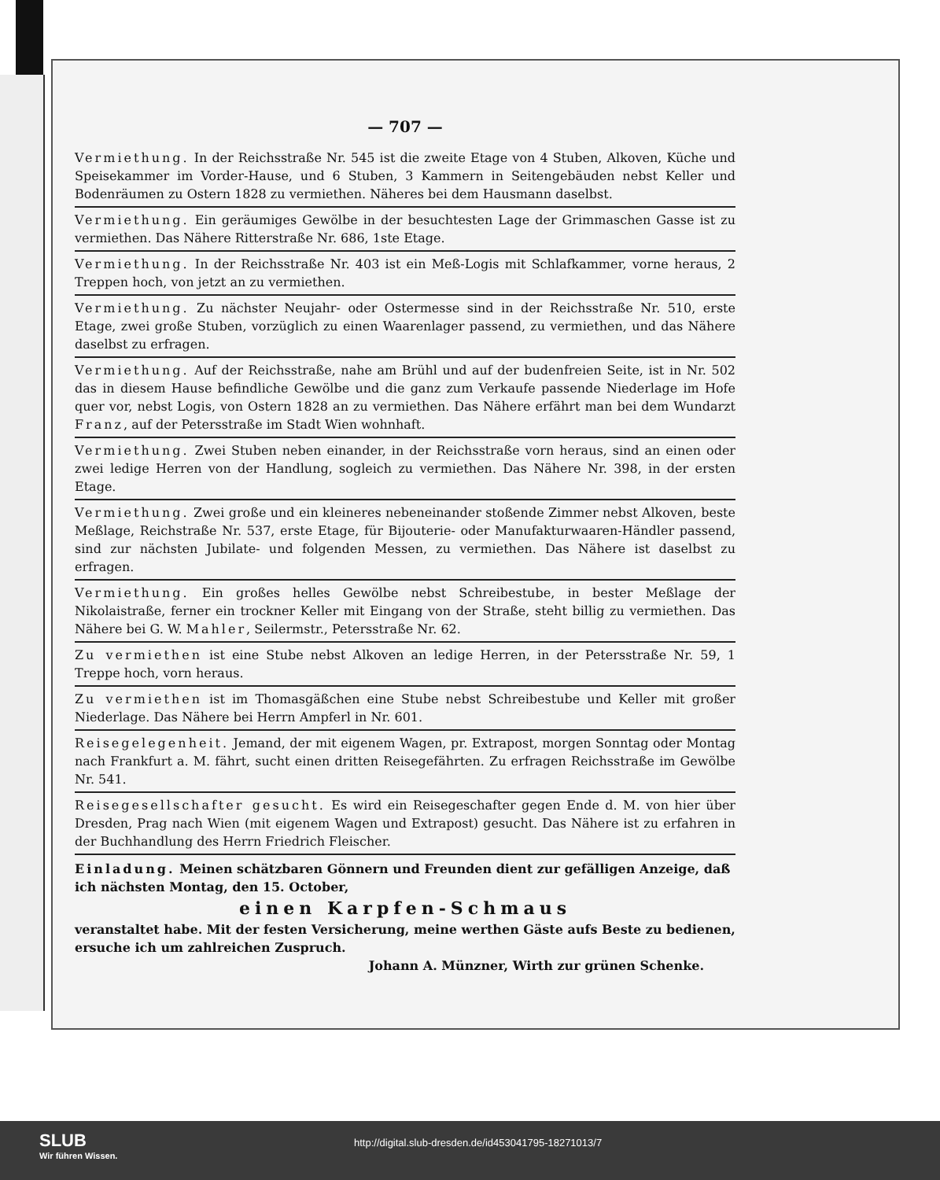— 707 —
Vermiethung. In der Reichsstraße Nr. 545 ist die zweite Etage von 4 Stuben, Alkoven, Küche und Speisekammer im Vorder-Hause, und 6 Stuben, 3 Kammern in Seitengebäuden nebst Keller und Bodenräumen zu Ostern 1828 zu vermiethen. Näheres bei dem Hausmann daselbst.
Vermiethung. Ein geräumiges Gewölbe in der besuchtesten Lage der Grimmaschen Gasse ist zu vermiethen. Das Nähere Ritterstraße Nr. 686, 1ste Etage.
Vermiethung. In der Reichsstraße Nr. 403 ist ein Meß-Logis mit Schlafkammer, vorne heraus, 2 Treppen hoch, von jetzt an zu vermiethen.
Vermiethung. Zu nächster Neujahr- oder Ostermesse sind in der Reichsstraße Nr. 510, erste Etage, zwei große Stuben, vorzüglich zu einen Waarenlager passend, zu vermiethen, und das Nähere daselbst zu erfragen.
Vermiethung. Auf der Reichsstraße, nahe am Brühl und auf der budenfreien Seite, ist in Nr. 502 das in diesem Hause befindliche Gewölbe und die ganz zum Verkaufe passende Niederlage im Hofe quer vor, nebst Logis, von Ostern 1828 an zu vermiethen. Das Nähere erfährt man bei dem Wundarzt Franz, auf der Petersstraße im Stadt Wien wohnhaft.
Vermiethung. Zwei Stuben neben einander, in der Reichsstraße vorn heraus, sind an einen oder zwei ledige Herren von der Handlung, sogleich zu vermiethen. Das Nähere Nr. 398, in der ersten Etage.
Vermiethung. Zwei große und ein kleineres nebeneinander stoßende Zimmer nebst Alkoven, beste Meßlage, Reichstraße Nr. 537, erste Etage, für Bijouterie- oder Manufakturwaaren-Händler passend, sind zur nächsten Jubilate- und folgenden Messen, zu vermiethen. Das Nähere ist daselbst zu erfragen.
Vermiethung. Ein großes helles Gewölbe nebst Schreibestube, in bester Meßlage der Nikolaistraße, ferner ein trockner Keller mit Eingang von der Straße, steht billig zu vermiethen. Das Nähere bei G. W. Mahler, Seilermstr., Petersstraße Nr. 62.
Zu vermiethen ist eine Stube nebst Alkoven an ledige Herren, in der Petersstraße Nr. 59, 1 Treppe hoch, vorn heraus.
Zu vermiethen ist im Thomasgäßchen eine Stube nebst Schreibestube und Keller mit großer Niederlage. Das Nähere bei Herrn Ampferl in Nr. 601.
Reisegelegenheit. Jemand, der mit eigenem Wagen, pr. Extrapost, morgen Sonntag oder Montag nach Frankfurt a. M. fährt, sucht einen dritten Reisegefährten. Zu erfragen Reichsstraße im Gewölbe Nr. 541.
Reisegesellschafter gesucht. Es wird ein Reisegeschafter gegen Ende d. M. von hier über Dresden, Prag nach Wien (mit eigenem Wagen und Extrapost) gesucht. Das Nähere ist zu erfahren in der Buchhandlung des Herrn Friedrich Fleischer.
Einladung. Meinen schätzbaren Gönnern und Freunden dient zur gefälligen Anzeige, daß ich nächsten Montag, den 15. October,
einen Karpfen-Schmaus
veranstaltet habe. Mit der festen Versicherung, meine werthen Gäste aufs Beste zu bedienen, ersuche ich um zahlreichen Zuspruch.
Johann A. Münzner, Wirth zur grünen Schenke.
SLUB
Wir führen Wissen.
http://digital.slub-dresden.de/id453041795-18271013/7